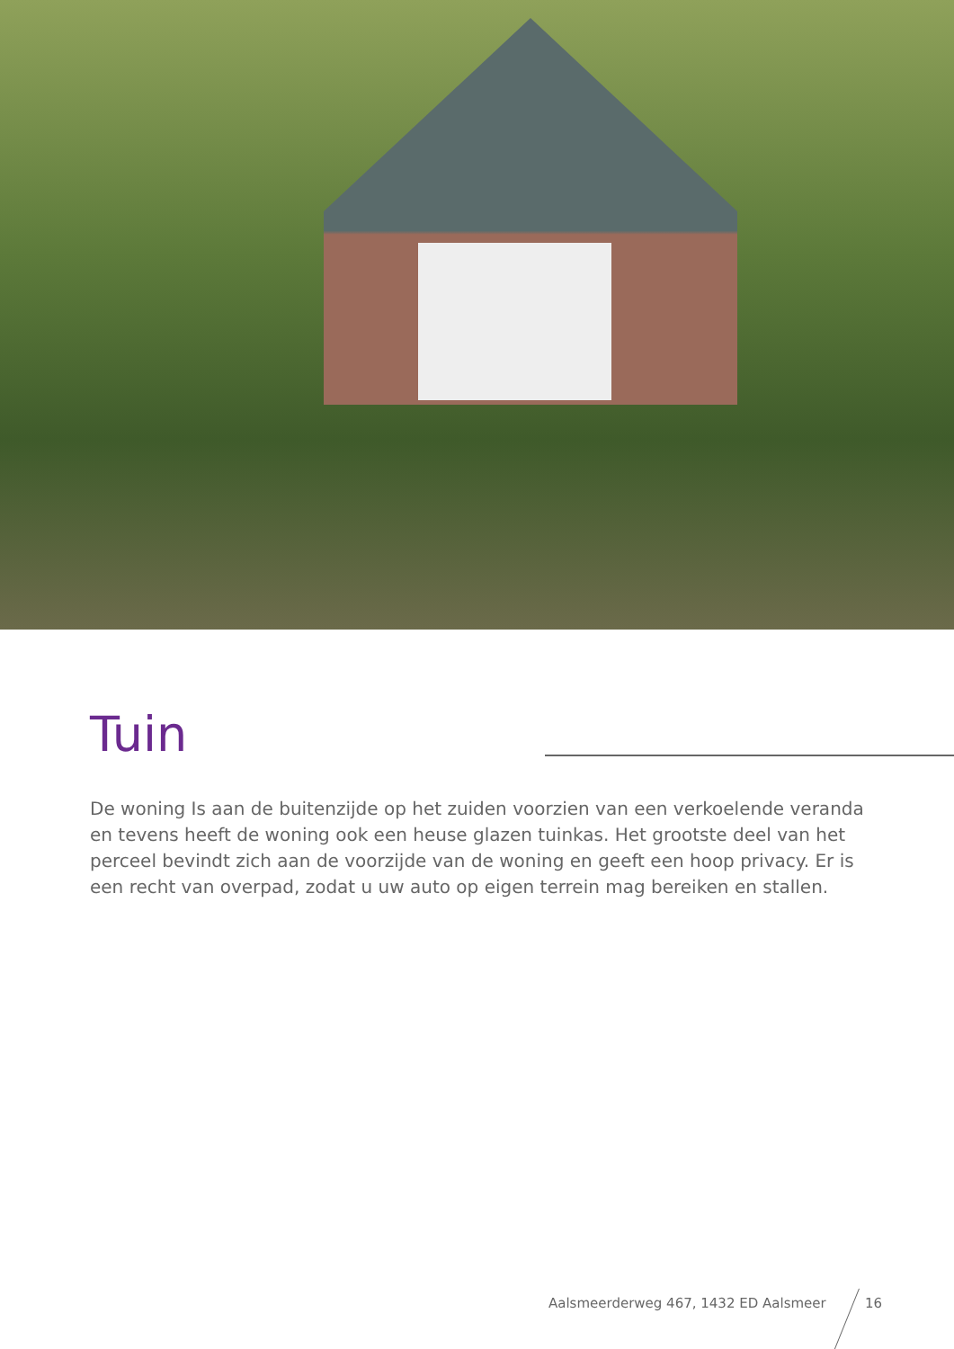Tuin
De woning Is aan de buitenzijde op het zuiden voorzien van een verkoelende veranda en tevens heeft de woning ook een heuse glazen tuinkas. Het grootste deel van het perceel bevindt zich aan de voorzijde van de woning en geeft een hoop privacy. Er is een recht van overpad, zodat u uw auto op eigen terrein mag bereiken en stallen.
Aalsmeerderweg 467, 1432 ED Aalsmeer
16